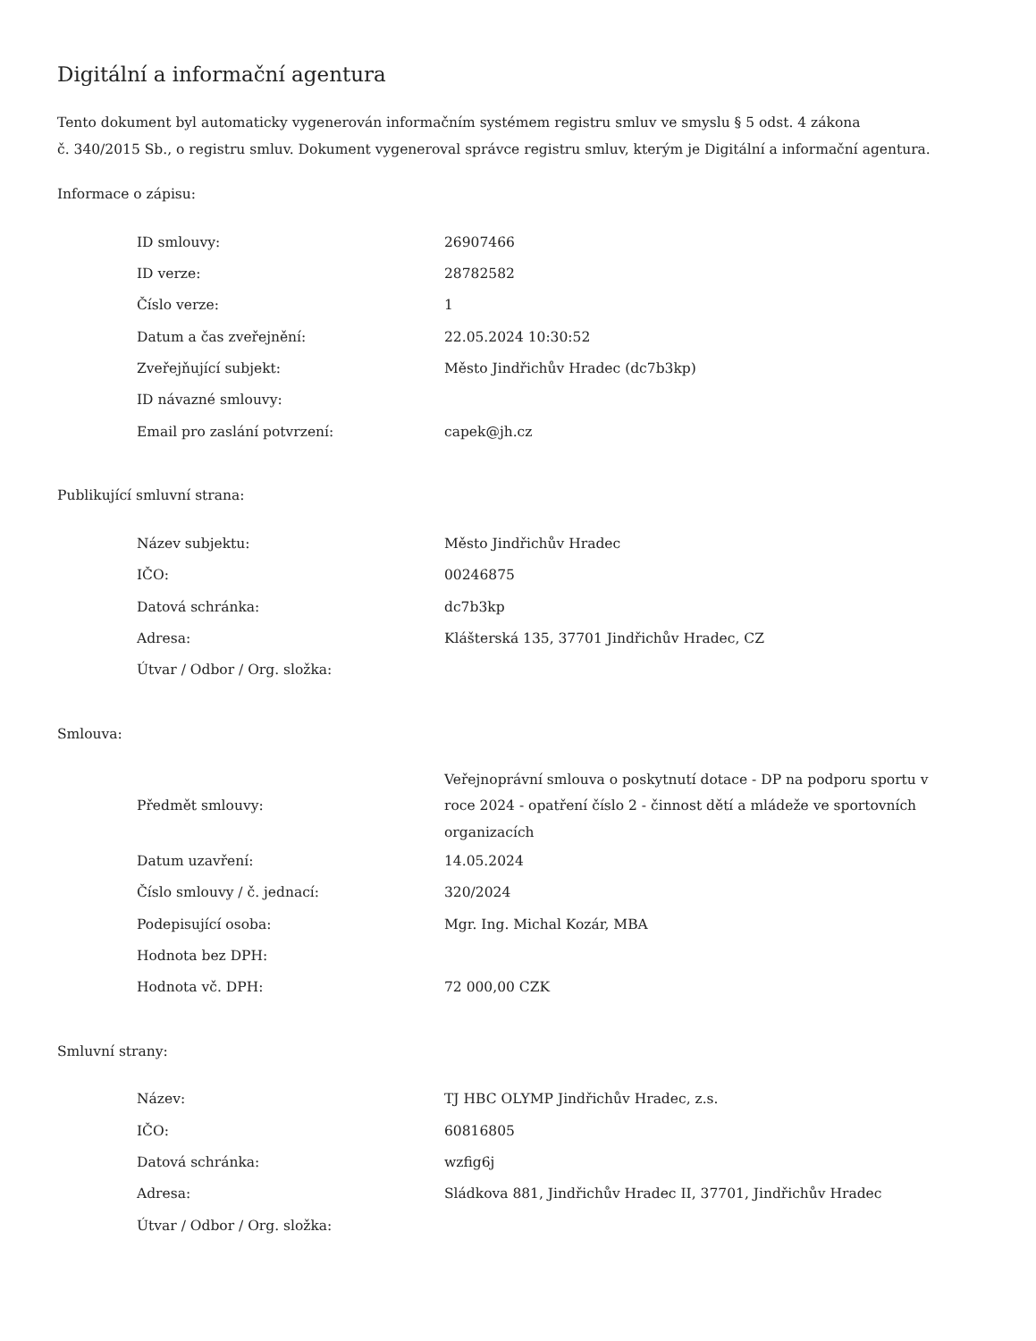Digitální a informační agentura
Tento dokument byl automaticky vygenerován informačním systémem registru smluv ve smyslu § 5 odst. 4 zákona
č. 340/2015 Sb., o registru smluv. Dokument vygeneroval správce registru smluv, kterým je Digitální a informační agentura.
Informace o zápisu:
| ID smlouvy: | 26907466 |
| ID verze: | 28782582 |
| Číslo verze: | 1 |
| Datum a čas zveřejnění: | 22.05.2024 10:30:52 |
| Zveřejňující subjekt: | Město Jindřichův Hradec (dc7b3kp) |
| ID návazné smlouvy: | |
| Email pro zaslání potvrzení: | capek@jh.cz |
Publikující smluvní strana:
| Název subjektu: | Město Jindřichův Hradec |
| IČO: | 00246875 |
| Datová schránka: | dc7b3kp |
| Adresa: | Klášterská 135, 37701 Jindřichův Hradec, CZ |
| Útvar / Odbor / Org. složka: | |
Smlouva:
| Předmět smlouvy: | Veřejnoprávní smlouva o poskytnutí dotace - DP na podporu sportu v roce 2024 - opatření číslo 2 - činnost dětí a mládeže ve sportovních organizacích |
| Datum uzavření: | 14.05.2024 |
| Číslo smlouvy / č. jednací: | 320/2024 |
| Podepisující osoba: | Mgr. Ing. Michal Kozár, MBA |
| Hodnota bez DPH: | |
| Hodnota vč. DPH: | 72 000,00 CZK |
Smluvní strany:
| Název: | TJ HBC OLYMP Jindřichův Hradec, z.s. |
| IČO: | 60816805 |
| Datová schránka: | wzfig6j |
| Adresa: | Sládkova 881, Jindřichův Hradec II, 37701, Jindřichův Hradec |
| Útvar / Odbor / Org. složka: | |